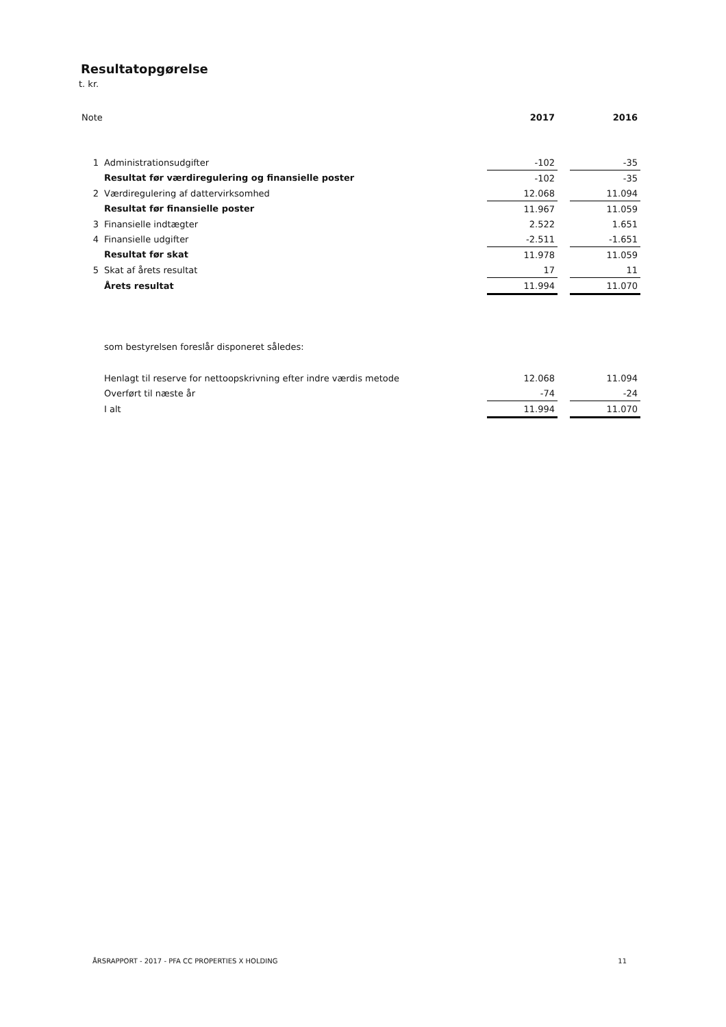Resultatopgørelse
t. kr.
| Note | | | 2017 | | 2016 |
| 1 | Administrationsudgifter | | -102 | | -35 |
| | Resultat før værdiregulering og finansielle poster | | -102 | | -35 |
| 2 | Værdiregulering af dattervirksomhed | | 12.068 | | 11.094 |
| | Resultat før finansielle poster | | 11.967 | | 11.059 |
| 3 | Finansielle indtægter | | 2.522 | | 1.651 |
| 4 | Finansielle udgifter | | -2.511 | | -1.651 |
| | Resultat før skat | | 11.978 | | 11.059 |
| 5 | Skat af årets resultat | | 17 | | 11 |
| | Årets resultat | | 11.994 | | 11.070 |
| | som bestyrelsen foreslår disponeret således: | | | | |
| | Henlagt til reserve for nettoopskrivning efter indre værdis metode | | 12.068 | | 11.094 |
| | Overført til næste år | | -74 | | -24 |
| | I alt | | 11.994 | | 11.070 |
ÅRSRAPPORT - 2017 - PFA CC PROPERTIES X HOLDING 11